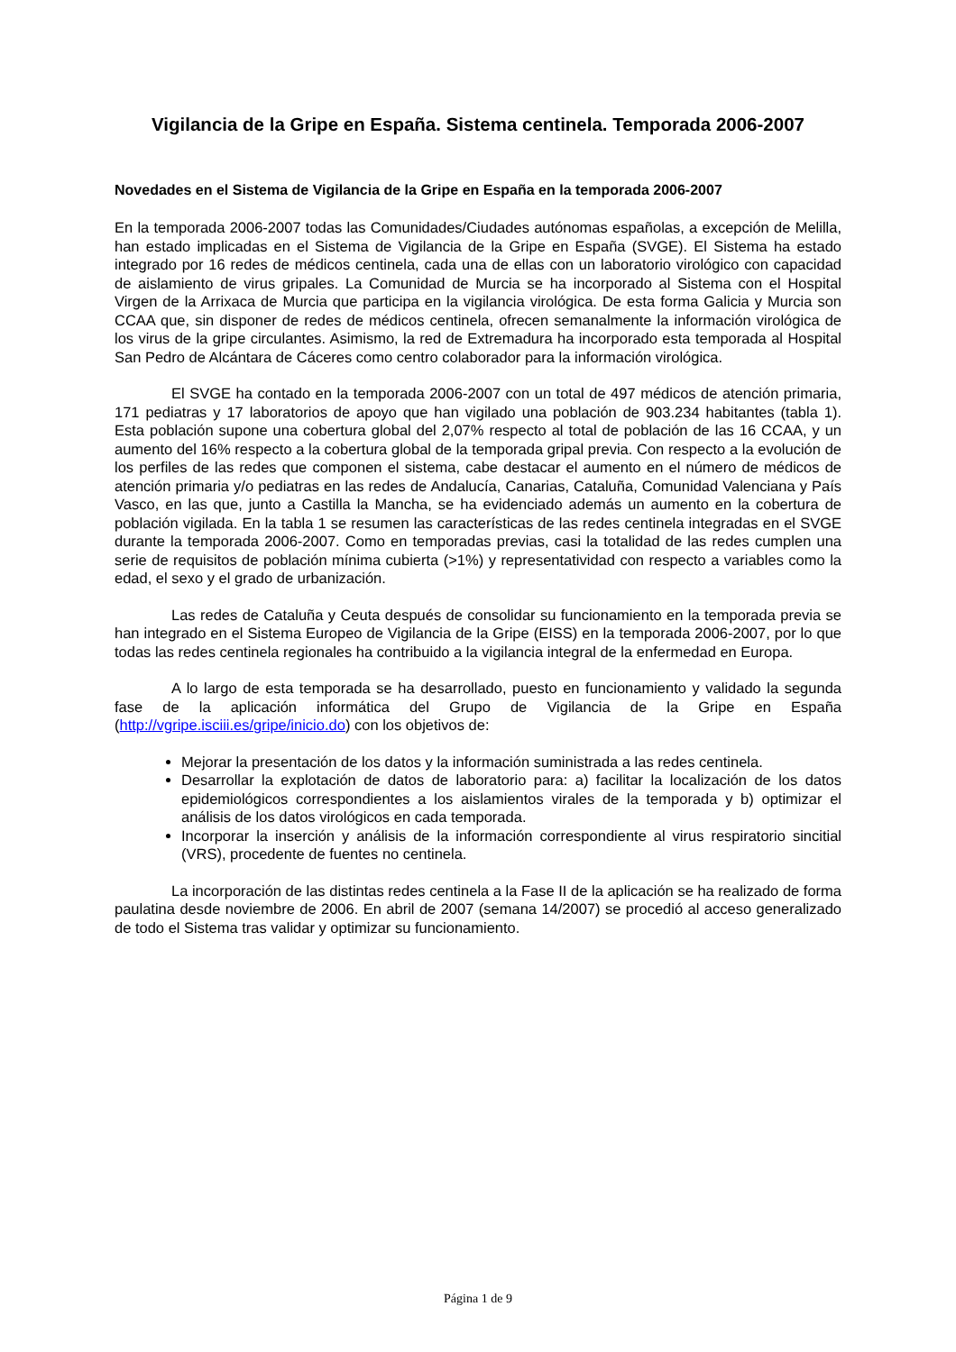Vigilancia de la Gripe en España. Sistema centinela. Temporada 2006-2007
Novedades en el Sistema de Vigilancia de la Gripe en España en la temporada 2006-2007
En la temporada 2006-2007 todas las Comunidades/Ciudades autónomas españolas, a excepción de Melilla, han estado implicadas en el Sistema de Vigilancia de la Gripe en España (SVGE). El Sistema ha estado integrado por 16 redes de médicos centinela, cada una de ellas con un laboratorio virológico con capacidad de aislamiento de virus gripales. La Comunidad de Murcia se ha incorporado al Sistema con el Hospital Virgen de la Arrixaca de Murcia que participa en la vigilancia virológica. De esta forma Galicia y Murcia son CCAA que, sin disponer de redes de médicos centinela, ofrecen semanalmente la información virológica de los virus de la gripe circulantes. Asimismo, la red de Extremadura ha incorporado esta temporada al Hospital San Pedro de Alcántara de Cáceres como centro colaborador para la información virológica.
El SVGE ha contado en la temporada 2006-2007 con un total de 497 médicos de atención primaria, 171 pediatras y 17 laboratorios de apoyo que han vigilado una población de 903.234 habitantes (tabla 1). Esta población supone una cobertura global del 2,07% respecto al total de población de las 16 CCAA, y un aumento del 16% respecto a la cobertura global de la temporada gripal previa. Con respecto a la evolución de los perfiles de las redes que componen el sistema, cabe destacar el aumento en el número de médicos de atención primaria y/o pediatras en las redes de Andalucía, Canarias, Cataluña, Comunidad Valenciana y País Vasco, en las que, junto a Castilla la Mancha, se ha evidenciado además un aumento en la cobertura de población vigilada. En la tabla 1 se resumen las características de las redes centinela integradas en el SVGE durante la temporada 2006-2007. Como en temporadas previas, casi la totalidad de las redes cumplen una serie de requisitos de población mínima cubierta (>1%) y representatividad con respecto a variables como la edad, el sexo y el grado de urbanización.
Las redes de Cataluña y Ceuta después de consolidar su funcionamiento en la temporada previa se han integrado en el Sistema Europeo de Vigilancia de la Gripe (EISS) en la temporada 2006-2007, por lo que todas las redes centinela regionales ha contribuido a la vigilancia integral de la enfermedad en Europa.
A lo largo de esta temporada se ha desarrollado, puesto en funcionamiento y validado la segunda fase de la aplicación informática del Grupo de Vigilancia de la Gripe en España (http://vgripe.isciii.es/gripe/inicio.do) con los objetivos de:
Mejorar la presentación de los datos y la información suministrada a las redes centinela.
Desarrollar la explotación de datos de laboratorio para: a) facilitar la localización de los datos epidemiológicos correspondientes a los aislamientos virales de la temporada y b) optimizar el análisis de los datos virológicos en cada temporada.
Incorporar la inserción y análisis de la información correspondiente al virus respiratorio sincitial (VRS), procedente de fuentes no centinela.
La incorporación de las distintas redes centinela a la Fase II de la aplicación se ha realizado de forma paulatina desde noviembre de 2006. En abril de 2007 (semana 14/2007) se procedió al acceso generalizado de todo el Sistema tras validar y optimizar su funcionamiento.
Página 1 de 9